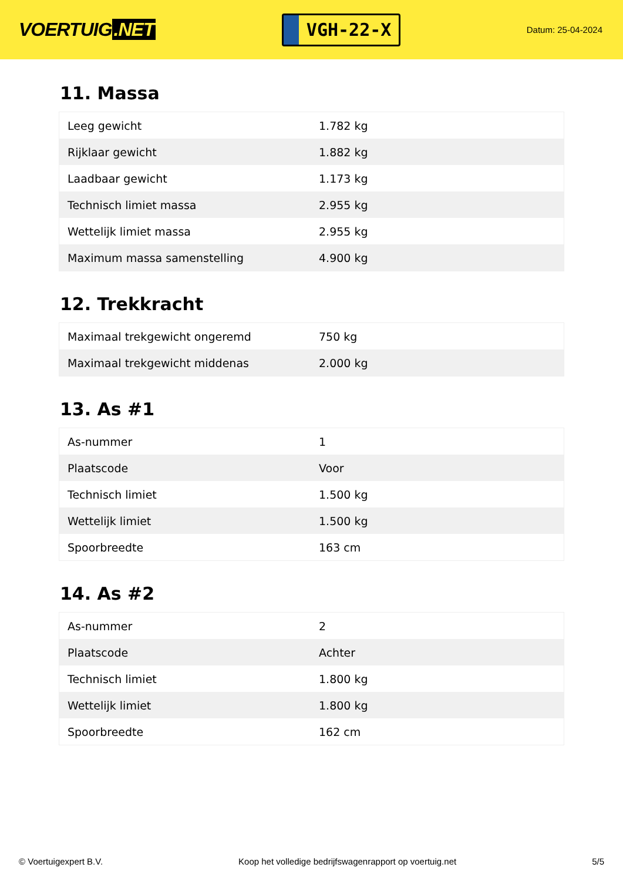VOERTUIG.NET
VGH-22-X
Datum: 25-04-2024
11. Massa
| Leeg gewicht | 1.782 kg |
| Rijklaar gewicht | 1.882 kg |
| Laadbaar gewicht | 1.173 kg |
| Technisch limiet massa | 2.955 kg |
| Wettelijk limiet massa | 2.955 kg |
| Maximum massa samenstelling | 4.900 kg |
12. Trekkracht
| Maximaal trekgewicht ongeremd | 750 kg |
| Maximaal trekgewicht middenas | 2.000 kg |
13. As #1
| As-nummer | 1 |
| Plaatscode | Voor |
| Technisch limiet | 1.500 kg |
| Wettelijk limiet | 1.500 kg |
| Spoorbreedte | 163 cm |
14. As #2
| As-nummer | 2 |
| Plaatscode | Achter |
| Technisch limiet | 1.800 kg |
| Wettelijk limiet | 1.800 kg |
| Spoorbreedte | 162 cm |
© Voertuigexpert B.V. Koop het volledige bedrijfswagenrapport op voertuig.net 5/5